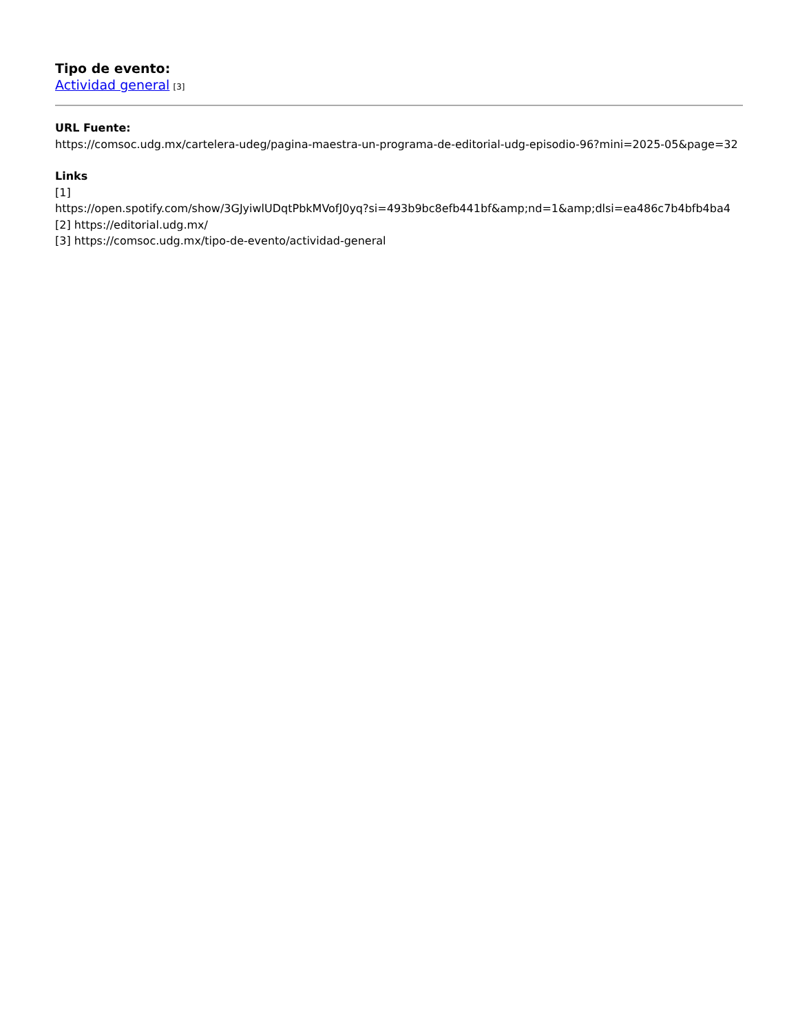Tipo de evento:
Actividad general [3]
URL Fuente:
https://comsoc.udg.mx/cartelera-udeg/pagina-maestra-un-programa-de-editorial-udg-episodio-96?mini=2025-05&page=32
Links
[1]
https://open.spotify.com/show/3GJyiwlUDqtPbkMVofJ0yq?si=493b9bc8efb441bf&amp;nd=1&amp;dlsi=ea486c7b4bfb4ba4
[2] https://editorial.udg.mx/
[3] https://comsoc.udg.mx/tipo-de-evento/actividad-general